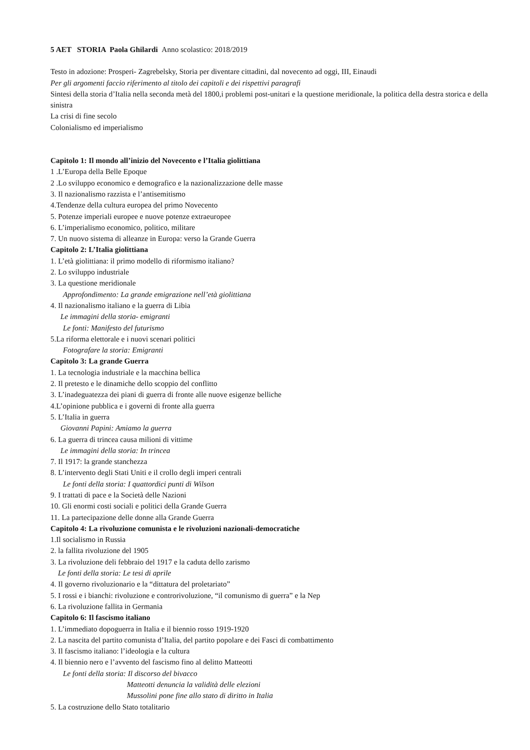5 AET STORIA Paola Ghilardi Anno scolastico: 2018/2019
Testo in adozione: Prosperi- Zagrebelsky, Storia per diventare cittadini, dal novecento ad oggi, III, Einaudi
Per gli argomenti faccio riferimento al titolo dei capitoli e dei rispettivi paragrafi
Sintesi della storia d’Italia nella seconda metà del 1800,i problemi post-unitari e la questione meridionale, la politica della destra storica e della sinistra
La crisi di fine secolo
Colonialismo ed imperialismo
Capitolo 1: Il mondo all’inizio del Novecento e l’Italia giolittiana
1 .L’Europa della Belle Epoque
2 .Lo sviluppo economico e demografico e la nazionalizzazione delle masse
3. Il nazionalismo razzista e l’antisemitismo
4.Tendenze della cultura europea del primo Novecento
5. Potenze imperiali europee e nuove potenze extraeuropee
6. L’imperialismo economico, politico, militare
7. Un nuovo sistema di alleanze in Europa: verso la Grande Guerra
Capitolo 2: L’Italia giolittiana
1. L’età giolittiana: il primo modello di riformismo italiano?
2. Lo sviluppo industriale
3. La questione meridionale
Approfondimento: La grande emigrazione nell’età giolittiana
4. Il nazionalismo italiano e la guerra di Libia
Le immagini della storia- emigranti
Le fonti: Manifesto del futurismo
5.La riforma elettorale e i nuovi scenari politici
Fotografare la storia: Emigranti
Capitolo 3: La grande Guerra
1. La tecnologia industriale e la macchina bellica
2. Il pretesto e le dinamiche dello scoppio del conflitto
3. L’inadeguatezza dei piani di guerra di fronte alle nuove esigenze belliche
4.L’opinione pubblica e i governi di fronte alla guerra
5. L’Italia in guerra
Giovanni Papini: Amiamo la guerra
6. La guerra di trincea causa milioni di vittime
Le immagini della storia: In trincea
7. Il 1917: la grande stanchezza
8. L’intervento degli Stati Uniti e il crollo degli imperi centrali
Le fonti della storia: I quattordici punti di Wilson
9. I trattati di pace e la Società delle Nazioni
10. Gli enormi costi sociali e politici della Grande Guerra
11. La partecipazione delle donne alla Grande Guerra
Capitolo 4: La rivoluzione comunista e le rivoluzioni nazionali-democratiche
1.Il socialismo in Russia
2. la fallita rivoluzione del 1905
3. La rivoluzione deli febbraio del 1917 e la caduta dello zarismo
Le fonti della storia: Le tesi di aprile
4. Il governo rivoluzionario e la “dittatura del proletariato”
5. I rossi e i bianchi: rivoluzione e controrivoluzione, “il comunismo di guerra” e la Nep
6. La rivoluzione fallita in Germania
Capitolo 6: Il fascismo italiano
1. L’immediato dopoguerra in Italia e il biennio rosso 1919-1920
2. La nascita del partito comunista d’Italia, del partito popolare e dei Fasci di combattimento
3. Il fascismo italiano: l’ideologia e la cultura
4. Il biennio nero e l’avvento del fascismo fino al delitto Matteotti
Le fonti della storia: Il discorso del bivacco
Matteotti denuncia la validità delle elezioni
Mussolini pone fine allo stato di diritto in Italia
5. La costruzione dello Stato totalitario